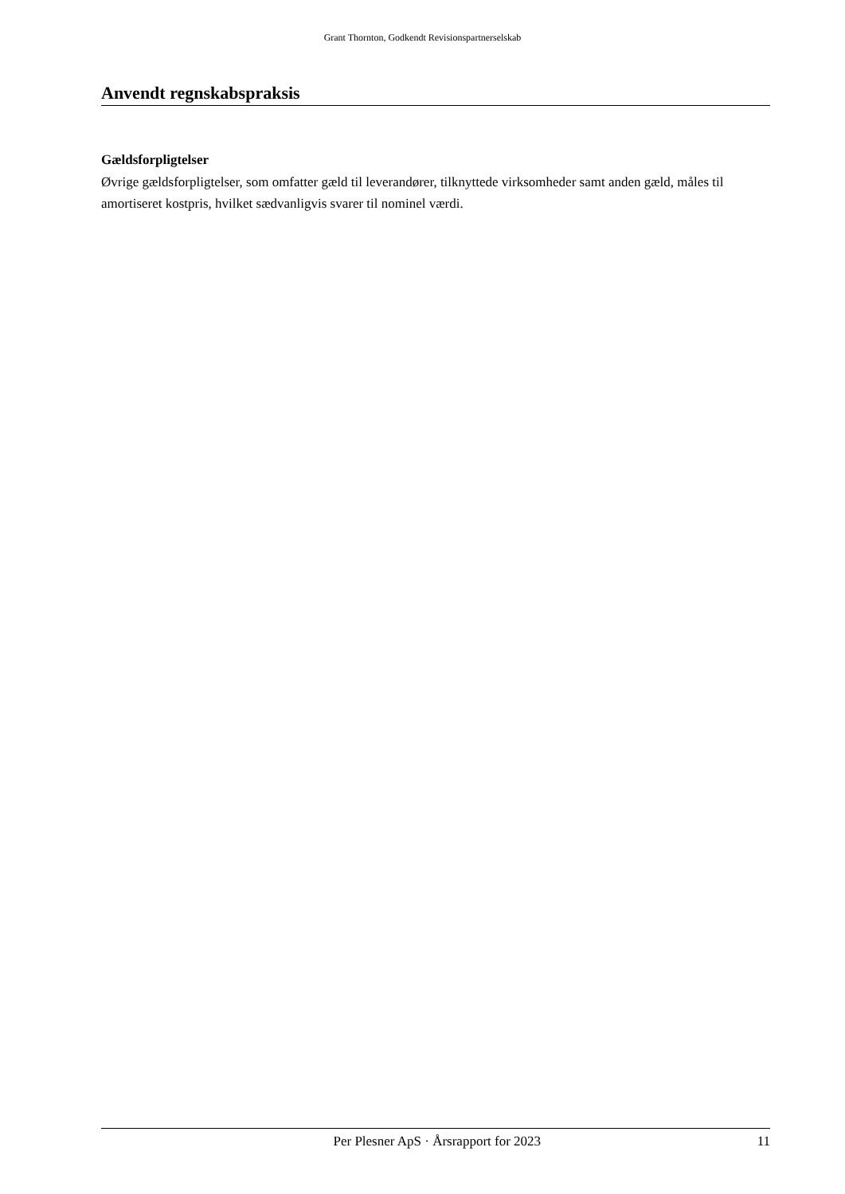Grant Thornton, Godkendt Revisionspartnerselskab
Anvendt regnskabspraksis
Gældsforpligtelser
Øvrige gældsforpligtelser, som omfatter gæld til leverandører, tilknyttede virksomheder samt anden gæld, måles til amortiseret kostpris, hvilket sædvanligvis svarer til nominel værdi.
Per Plesner ApS · Årsrapport for 2023 11